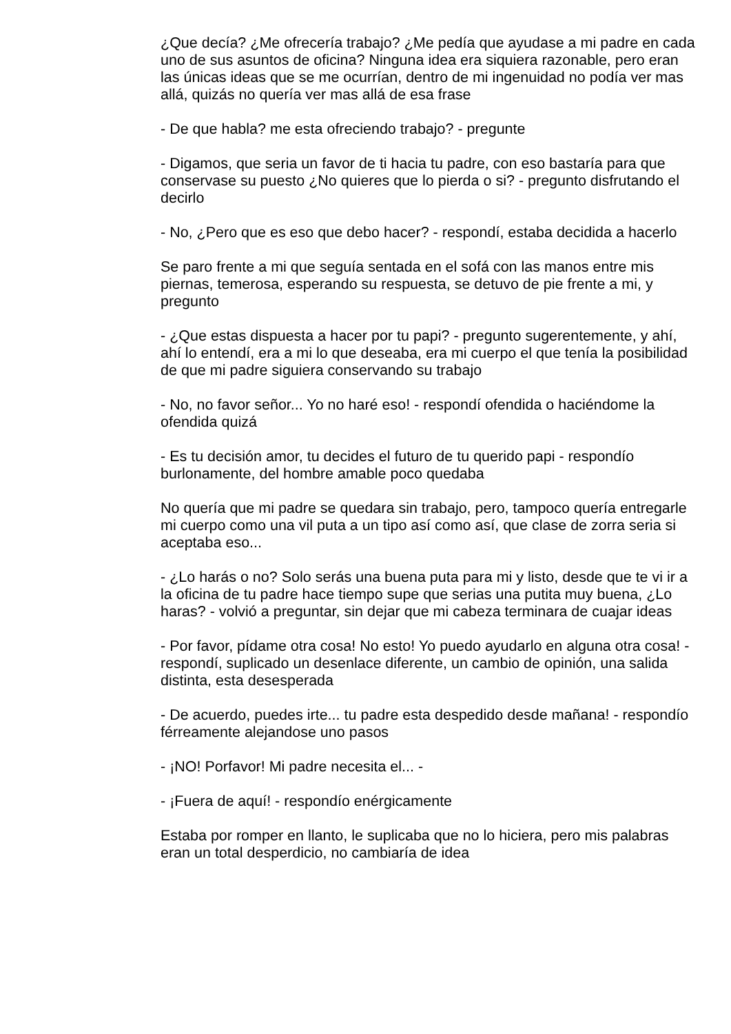¿Que decía? ¿Me ofrecería trabajo? ¿Me pedía que ayudase a mi padre en cada uno de sus asuntos de oficina? Ninguna idea era siquiera razonable, pero eran las únicas ideas que se me ocurrían, dentro de mi ingenuidad no podía ver mas allá, quizás no quería ver mas allá de esa frase
- De que habla? me esta ofreciendo trabajo? - pregunte
- Digamos, que seria un favor de ti hacia tu padre, con eso bastaría para que conservase su puesto ¿No quieres que lo pierda o si? - pregunto disfrutando el decirlo
- No, ¿Pero que es eso que debo hacer? - respondí, estaba decidida a hacerlo
Se paro frente a mi que seguía sentada en el sofá con las manos entre mis piernas, temerosa, esperando su respuesta, se detuvo de pie frente a mi, y pregunto
- ¿Que estas dispuesta a hacer por tu papi? - pregunto sugerentemente, y ahí, ahí lo entendí, era a mi lo que deseaba, era mi cuerpo el que tenía la posibilidad de que mi padre siguiera conservando su trabajo
- No, no favor señor... Yo no haré eso! - respondí ofendida o haciéndome la ofendida quizá
- Es tu decisión amor, tu decides el futuro de tu querido papi - respondío burlonamente, del hombre amable poco quedaba
No quería que mi padre se quedara sin trabajo, pero, tampoco quería entregarle mi cuerpo como una vil puta a un tipo así como así, que clase de zorra seria si aceptaba eso...
- ¿Lo harás o no? Solo serás una buena puta para mi y listo, desde que te vi ir a la oficina de tu padre hace tiempo supe que serias una putita muy buena, ¿Lo haras? - volvió a preguntar, sin dejar que mi cabeza terminara de cuajar ideas
- Por favor, pídame otra cosa! No esto! Yo puedo ayudarlo en alguna otra cosa! - respondí, suplicado un desenlace diferente, un cambio de opinión, una salida distinta, esta desesperada
- De acuerdo, puedes irte... tu padre esta despedido desde mañana! - respondío férreamente alejandose uno pasos
- ¡NO! Porfavor! Mi padre necesita el... -
- ¡Fuera de aquí! - respondío enérgicamente
Estaba por romper en llanto, le suplicaba que no lo hiciera, pero mis palabras eran un total desperdicio, no cambiaría de idea